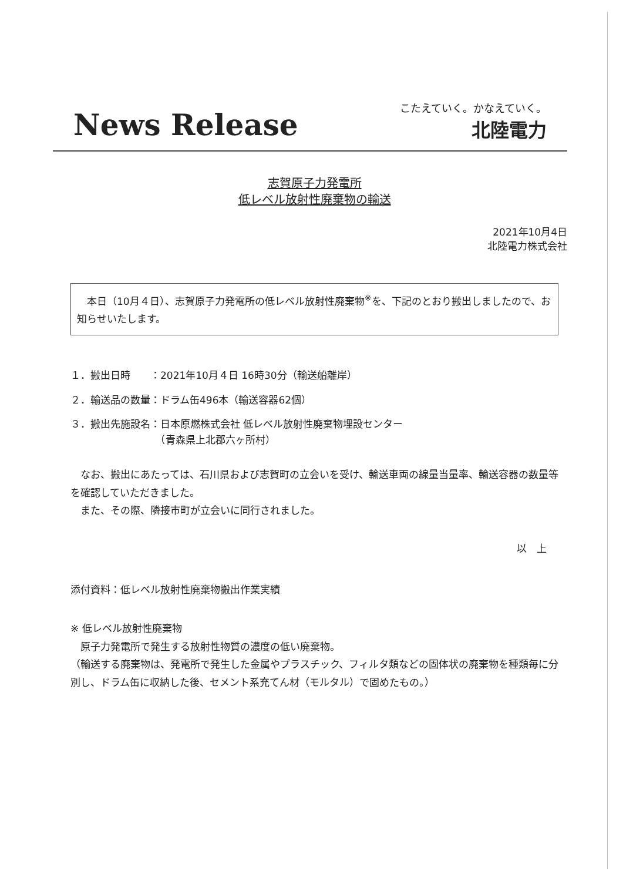News Release
こたえていく。かなえていく。
北陸電力
志賀原子力発電所
低レベル放射性廃棄物の輸送
2021年10月4日
北陸電力株式会社
　本日（10月４日）、志賀原子力発電所の低レベル放射性廃棄物<sup>※</sup>を、下記のとおり搬出しましたので、お知らせいたします。
１．搬出日時　　：2021年10月４日 16時30分（輸送船離岸）
２．輸送品の数量：ドラム缶496本（輸送容器62個）
３．搬出先施設名：日本原燃株式会社 低レベル放射性廃棄物埋設センター
　　　　　　　　　（青森県上北郡六ヶ所村）
　なお、搬出にあたっては、石川県および志賀町の立会いを受け、輸送車両の線量当量率、輸送容器の数量等を確認していただきました。
　また、その際、隣接市町が立会いに同行されました。
以　上
添付資料：低レベル放射性廃棄物搬出作業実績
※ 低レベル放射性廃棄物
　原子力発電所で発生する放射性物質の濃度の低い廃棄物。
（輸送する廃棄物は、発電所で発生した金属やプラスチック、フィルタ類などの固体状の廃棄物を種類毎に分別し、ドラム缶に収納した後、セメント系充てん材（モルタル）で固めたもの。）